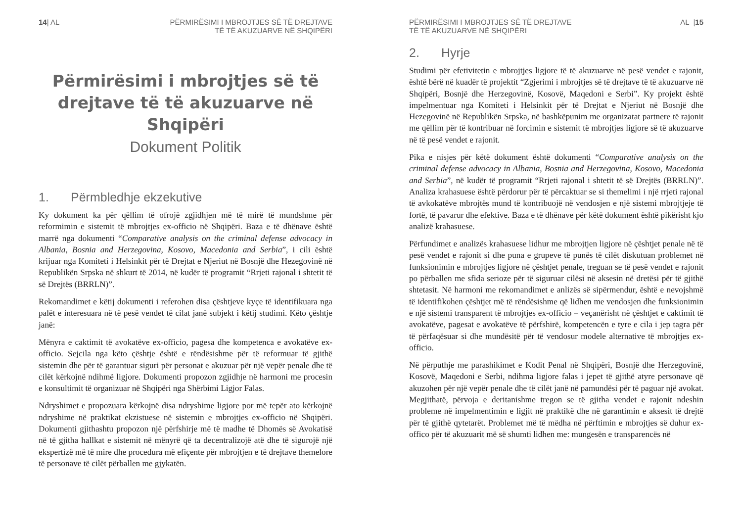14| AL PËRMIRËSIMI I MBROJTJES SË TË DREJTAVE
TË TË AKUZUARVE NË SHQIPËRI
Përmirësimi i mbrojtjes së të drejtave të të akuzuarve në Shqipëri
Dokument Politik
1. Përmbledhje ekzekutive
Ky dokument ka për qëllim të ofrojë zgjidhjen më të mirë të mundshme për reformimin e sistemit të mbrojtjes ex-officio në Shqipëri. Baza e të dhënave është marrë nga dokumenti “Comparative analysis on the criminal defense advocacy in Albania, Bosnia and Herzegovina, Kosovo, Macedonia and Serbia”, i cili është krijuar nga Komiteti i Helsinkit për të Drejtat e Njeriut në Bosnjë dhe Hezegovinë në Republikën Srpska në shkurt të 2014, në kudër të programit “Rrjeti rajonal i shtetit të së Drejtës (BRRLN)”.
Rekomandimet e këtij dokumenti i referohen disa çështjeve kyçe të identifikuara nga palët e interesuara në të pesë vendet të cilat janë subjekt i këtij studimi. Këto çështje janë:
Mënyra e caktimit të avokatëve ex-officio, pagesa dhe kompetenca e avokatëve ex-officio. Sejcila nga këto çështje është e rëndësishme për të reformuar të gjithë sistemin dhe për të garantuar siguri për personat e akuzuar për një vepër penale dhe të cilët kërkojnë ndihmë ligjore. Dokumenti propozon zgjidhje në harmoni me procesin e konsultimit të organizuar në Shqipëri nga Shërbimi Ligjor Falas.
Ndryshimet e propozuara kërkojnë disa ndryshime ligjore por më tepër ato kërkojnë ndryshime në praktikat ekzistuese në sistemin e mbrojtjes ex-officio në Shqipëri. Dokumenti gjithashtu propozon një përfshirje më të madhe të Dhomës së Avokatisë në të gjitha hallkat e sistemit në mënyrë që ta decentralizojë atë dhe të sigurojë një ekspertizë më të mire dhe procedura më efiçente për mbrojtjen e të drejtave themelore të personave të cilët përballen me gjykatën.
PËRMIRËSIMI I MBROJTJES SË TË DREJTAVE
TË TË AKUZUARVE NË SHQIPËRI
AL |15
2. Hyrje
Studimi për efetivitetin e mbrojtjes ligjore të të akuzuarve në pesë vendet e rajonit, është bërë në kuadër të projektit “Zgjerimi i mbrojtjes së të drejtave të të akuzuarve në Shqipëri, Bosnjë dhe Herzegovinë, Kosovë, Maqedoni e Serbi”. Ky projekt është impelmentuar nga Komiteti i Helsinkit për të Drejtat e Njeriut në Bosnjë dhe Hezegovinë në Republikën Srpska, në bashkëpunim me organizatat partnere të rajonit me qëllim për të kontribuar në forcimin e sistemit të mbrojtjes ligjore së të akuzuarve në të pesë vendet e rajonit.
Pika e nisjes për këtë dokument është dokumenti “Comparative analysis on the criminal defense advocacy in Albania, Bosnia and Herzegovina, Kosovo, Macedonia and Serbia”, në kudër të programit “Rrjeti rajonal i shtetit të së Drejtës (BRRLN)”. Analiza krahasuese është përdorur për të përcaktuar se si themelimi i një rrjeti rajonal të avkokatëve mbrojtës mund të kontribuojë në vendosjen e një sistemi mbrojtjeje të fortë, të pavarur dhe efektive. Baza e të dhënave për këtë dokument është pikërisht kjo analizë krahasuese.
Përfundimet e analizës krahasuese lidhur me mbrojtjen ligjore në çështjet penale në të pesë vendet e rajonit si dhe puna e grupeve të punës të cilët diskutuan problemet në funksionimin e mbrojtjes ligjore në çështjet penale, treguan se të pesë vendet e rajonit po përballen me sfida serioze për të siguruar cilësi në aksesin në dretësi për të gjithë shtetasit. Në harmoni me rekomandimet e anlizës së sipërmendur, është e nevojshmë të identifikohen çështjet më të rëndësishme që lidhen me vendosjen dhe funksionimin e një sistemi transparent të mbrojtjes ex-officio – veçanërisht në çështjet e caktimit të avokatëve, pagesat e avokatëve të përfshirë, kompetencën e tyre e cila i jep tagra për të përfaqësuar si dhe mundësitë për të vendosur modele alternative të mbrojtjes ex-officio.
Në përputhje me parashikimet e Kodit Penal në Shqipëri, Bosnjë dhe Herzegovinë, Kosovë, Maqedoni e Serbi, ndihma ligjore falas i jepet të gjithë atyre personave që akuzohen për një vepër penale dhe të cilët janë në pamundësi për të paguar një avokat. Megjithatë, përvoja e deritanishme tregon se të gjitha vendet e rajonit ndeshin probleme në impelmentimin e ligjit në praktikë dhe në garantimin e aksesit të drejtë për të gjithë qytetarët. Problemet më të mëdha në përftimin e mbrojtjes së duhur ex-offico për të akuzuarit më së shumti lidhen me: mungesën e transparencës në